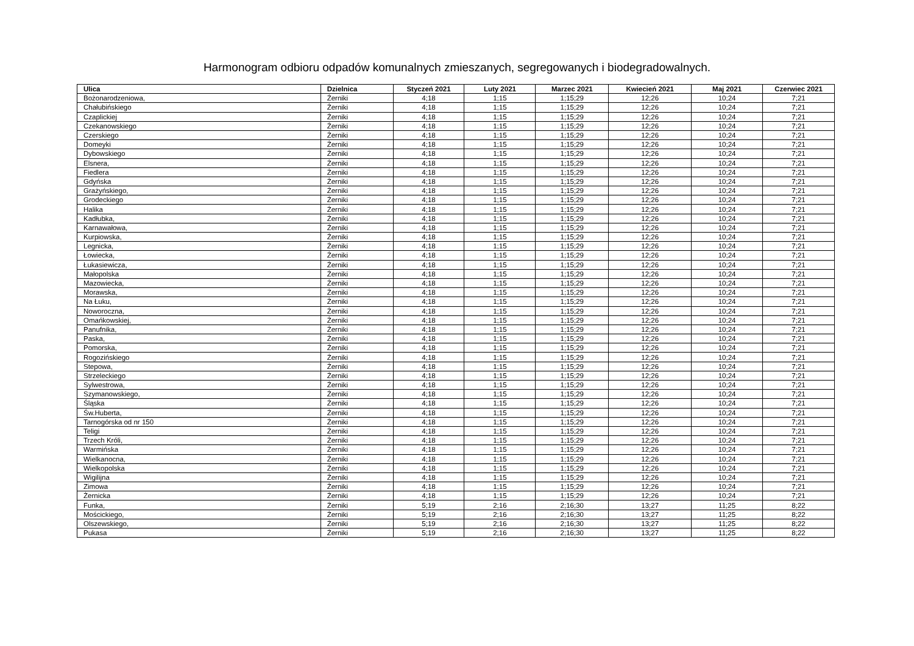Harmonogram odbioru odpadów komunalnych zmieszanych, segregowanych i biodegradowalnych.
| Ulica | Dzielnica | Styczeń 2021 | Luty 2021 | Marzec 2021 | Kwiecień 2021 | Maj 2021 | Czerwiec 2021 |
| --- | --- | --- | --- | --- | --- | --- | --- |
| Bożonarodzeniowa, | Żerniki | 4;18 | 1;15 | 1;15;29 | 12;26 | 10;24 | 7;21 |
| Chałubińskiego | Żerniki | 4;18 | 1;15 | 1;15;29 | 12;26 | 10;24 | 7;21 |
| Czaplickiej | Żerniki | 4;18 | 1;15 | 1;15;29 | 12;26 | 10;24 | 7;21 |
| Czekanowskiego | Żerniki | 4;18 | 1;15 | 1;15;29 | 12;26 | 10;24 | 7;21 |
| Czerskiego | Żerniki | 4;18 | 1;15 | 1;15;29 | 12;26 | 10;24 | 7;21 |
| Domeyki | Żerniki | 4;18 | 1;15 | 1;15;29 | 12;26 | 10;24 | 7;21 |
| Dybowskiego | Żerniki | 4;18 | 1;15 | 1;15;29 | 12;26 | 10;24 | 7;21 |
| Elsnera, | Żerniki | 4;18 | 1;15 | 1;15;29 | 12;26 | 10;24 | 7;21 |
| Fiedlera | Żerniki | 4;18 | 1;15 | 1;15;29 | 12;26 | 10;24 | 7;21 |
| Gdyńska | Żerniki | 4;18 | 1;15 | 1;15;29 | 12;26 | 10;24 | 7;21 |
| Grażyńskiego, | Żerniki | 4;18 | 1;15 | 1;15;29 | 12;26 | 10;24 | 7;21 |
| Grodeckiego | Żerniki | 4;18 | 1;15 | 1;15;29 | 12;26 | 10;24 | 7;21 |
| Halika | Żerniki | 4;18 | 1;15 | 1;15;29 | 12;26 | 10;24 | 7;21 |
| Kadłubka, | Żerniki | 4;18 | 1;15 | 1;15;29 | 12;26 | 10;24 | 7;21 |
| Karnawałowa, | Żerniki | 4;18 | 1;15 | 1;15;29 | 12;26 | 10;24 | 7;21 |
| Kurpiowska, | Żerniki | 4;18 | 1;15 | 1;15;29 | 12;26 | 10;24 | 7;21 |
| Legnicka, | Żerniki | 4;18 | 1;15 | 1;15;29 | 12;26 | 10;24 | 7;21 |
| Łowiecka, | Żerniki | 4;18 | 1;15 | 1;15;29 | 12;26 | 10;24 | 7;21 |
| Łukasiewicza, | Żerniki | 4;18 | 1;15 | 1;15;29 | 12;26 | 10;24 | 7;21 |
| Małopolska | Żerniki | 4;18 | 1;15 | 1;15;29 | 12;26 | 10;24 | 7;21 |
| Mazowiecka, | Żerniki | 4;18 | 1;15 | 1;15;29 | 12;26 | 10;24 | 7;21 |
| Morawska, | Żerniki | 4;18 | 1;15 | 1;15;29 | 12;26 | 10;24 | 7;21 |
| Na Łuku, | Żerniki | 4;18 | 1;15 | 1;15;29 | 12;26 | 10;24 | 7;21 |
| Noworoczna, | Żerniki | 4;18 | 1;15 | 1;15;29 | 12;26 | 10;24 | 7;21 |
| Omańkowskiej, | Żerniki | 4;18 | 1;15 | 1;15;29 | 12;26 | 10;24 | 7;21 |
| Panufnika, | Żerniki | 4;18 | 1;15 | 1;15;29 | 12;26 | 10;24 | 7;21 |
| Paska, | Żerniki | 4;18 | 1;15 | 1;15;29 | 12;26 | 10;24 | 7;21 |
| Pomorska, | Żerniki | 4;18 | 1;15 | 1;15;29 | 12;26 | 10;24 | 7;21 |
| Rogozińskiego | Żerniki | 4;18 | 1;15 | 1;15;29 | 12;26 | 10;24 | 7;21 |
| Stepowa, | Żerniki | 4;18 | 1;15 | 1;15;29 | 12;26 | 10;24 | 7;21 |
| Strzeleckiego | Żerniki | 4;18 | 1;15 | 1;15;29 | 12;26 | 10;24 | 7;21 |
| Sylwestrowa, | Żerniki | 4;18 | 1;15 | 1;15;29 | 12;26 | 10;24 | 7;21 |
| Szymanowskiego, | Żerniki | 4;18 | 1;15 | 1;15;29 | 12;26 | 10;24 | 7;21 |
| Śląska | Żerniki | 4;18 | 1;15 | 1;15;29 | 12;26 | 10;24 | 7;21 |
| Św.Huberta, | Żerniki | 4;18 | 1;15 | 1;15;29 | 12;26 | 10;24 | 7;21 |
| Tarnogórska od nr 150 | Żerniki | 4;18 | 1;15 | 1;15;29 | 12;26 | 10;24 | 7;21 |
| Teligi | Żerniki | 4;18 | 1;15 | 1;15;29 | 12;26 | 10;24 | 7;21 |
| Trzech Króli, | Żerniki | 4;18 | 1;15 | 1;15;29 | 12;26 | 10;24 | 7;21 |
| Warmińska | Żerniki | 4;18 | 1;15 | 1;15;29 | 12;26 | 10;24 | 7;21 |
| Wielkanocna, | Żerniki | 4;18 | 1;15 | 1;15;29 | 12;26 | 10;24 | 7;21 |
| Wielkopolska | Żerniki | 4;18 | 1;15 | 1;15;29 | 12;26 | 10;24 | 7;21 |
| Wigilijna | Żerniki | 4;18 | 1;15 | 1;15;29 | 12;26 | 10;24 | 7;21 |
| Zimowa | Żerniki | 4;18 | 1;15 | 1;15;29 | 12;26 | 10;24 | 7;21 |
| Żernicka | Żerniki | 4;18 | 1;15 | 1;15;29 | 12;26 | 10;24 | 7;21 |
| Funka, | Żerniki | 5;19 | 2;16 | 2;16;30 | 13;27 | 11;25 | 8;22 |
| Mościckiego, | Żerniki | 5;19 | 2;16 | 2;16;30 | 13;27 | 11;25 | 8;22 |
| Olszewskiego, | Żerniki | 5;19 | 2;16 | 2;16;30 | 13;27 | 11;25 | 8;22 |
| Pukasa | Żerniki | 5;19 | 2;16 | 2;16;30 | 13;27 | 11;25 | 8;22 |